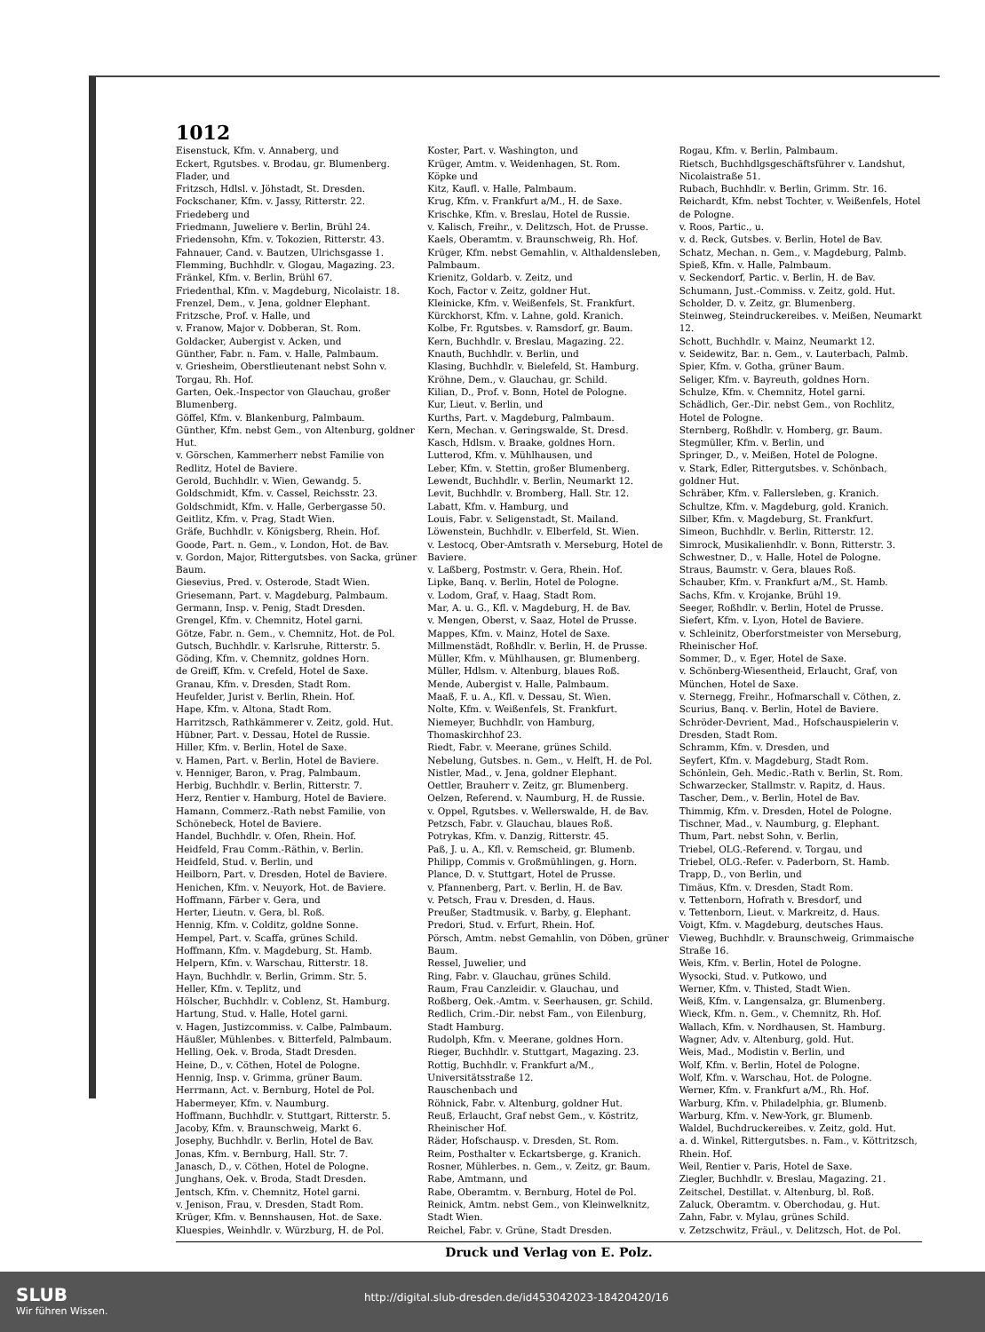1012
Eisenstuck, Kfm. v. Annaberg, und
Eckert, Rgutsbes. v. Brodau, gr. Blumenberg.
Flader, und
Fritzsch, Hdlsl. v. Jöhstadt, St. Dresden.
Fockschaner, Kfm. v. Jassy, Ritterstr. 22.
Friedeberg und
Friedmann, Juweliere v. Berlin, Brühl 24.
Friedensohn, Kfm. v. Tokozien, Ritterstr. 43.
Fahnauer, Cand. v. Bautzen, Ulrichsgasse 1.
Flemming, Buchhdlr. v. Glogau, Magazing. 23.
Fränkel, Kfm. v. Berlin, Brühl 67.
Friedenthal, Kfm. v. Magdeburg, Nicolaistr. 18.
Frenzel, Dem., v. Jena, goldner Elephant.
Fritzsche, Prof. v. Halle, und
v. Franow, Major v. Dobberan, St. Rom.
Goldacker, Aubergist v. Acken, und
Günther, Fabr. n. Fam. v. Halle, Palmbaum.
v. Griesheim, Oberstlieutenant nebst Sohn v. Torgau, Rh. Hof.
Garten, Oek.-Inspector von Glauchau, großer Blumenberg.
Göffel, Kfm. v. Blankenburg, Palmbaum.
Günther, Kfm. nebst Gem., von Altenburg, goldner Hut.
v. Görschen, Kammerherr nebst Familie von Redlitz, Hotel de Baviere.
Gerold, Buchhdlr. v. Wien, Gewandg. 5.
Goldschmidt, Kfm. v. Cassel, Reichsstr. 23.
Goldschmidt, Kfm. v. Halle, Gerbergasse 50.
Geitlitz, Kfm. v. Prag, Stadt Wien.
Gräfe, Buchhdlr. v. Königsberg, Rhein. Hof.
Goode, Part. n. Gem., v. London, Hot. de Bav.
v. Gordon, Major, Rittergutsbes. von Sacka, grüner Baum.
Giesevius, Pred. v. Osterode, Stadt Wien.
Griesemann, Part. v. Magdeburg, Palmbaum.
Germann, Insp. v. Penig, Stadt Dresden.
Grengel, Kfm. v. Chemnitz, Hotel garni.
Götze, Fabr. n. Gem., v. Chemnitz, Hot. de Pol.
Gutsch, Buchhdlr. v. Karlsruhe, Ritterstr. 5.
Göding, Kfm. v. Chemnitz, goldnes Horn.
de Greiff, Kfm. v. Crefeld, Hotel de Saxe.
Granau, Kfm. v. Dresden, Stadt Rom.
Heufelder, Jurist v. Berlin, Rhein. Hof.
Hape, Kfm. v. Altona, Stadt Rom.
Harritzsch, Rathkämmerer v. Zeitz, gold. Hut.
Hübner, Part. v. Dessau, Hotel de Russie.
Hiller, Kfm. v. Berlin, Hotel de Saxe.
v. Hamen, Part. v. Berlin, Hotel de Baviere.
v. Henniger, Baron, v. Prag, Palmbaum.
Herbig, Buchhdlr. v. Berlin, Ritterstr. 7.
Herz, Rentier v. Hamburg, Hotel de Baviere.
Hamann, Commerz.-Rath nebst Familie, von Schönebeck, Hotel de Baviere.
Handel, Buchhdlr. v. Ofen, Rhein. Hof.
Heidfeld, Frau Comm.-Räthin, v. Berlin.
Heidfeld, Stud. v. Berlin, und
Heilborn, Part. v. Dresden, Hotel de Baviere.
Henichen, Kfm. v. Neuyork, Hot. de Baviere.
Hoffmann, Färber v. Gera, und
Herter, Lieutn. v. Gera, bl. Roß.
Hennig, Kfm. v. Colditz, goldne Sonne.
Hempel, Part. v. Scaffa, grünes Schild.
Hoffmann, Kfm. v. Magdeburg, St. Hamb.
Helpern, Kfm. v. Warschau, Ritterstr. 18.
Hayn, Buchhdlr. v. Berlin, Grimm. Str. 5.
Heller, Kfm. v. Teplitz, und
Hölscher, Buchhdlr. v. Coblenz, St. Hamburg.
Hartung, Stud. v. Halle, Hotel garni.
v. Hagen, Justizcommiss. v. Calbe, Palmbaum.
Häußler, Mühlenbes. v. Bitterfeld, Palmbaum.
Helling, Oek. v. Broda, Stadt Dresden.
Heine, D., v. Cöthen, Hotel de Pologne.
Hennig, Insp. v. Grimma, grüner Baum.
Herrmann, Act. v. Bernburg, Hotel de Pol.
Habermeyer, Kfm. v. Naumburg.
Hoffmann, Buchhdlr. v. Stuttgart, Ritterstr. 5.
Jacoby, Kfm. v. Braunschweig, Markt 6.
Josephy, Buchhdlr. v. Berlin, Hotel de Bav.
Jonas, Kfm. v. Bernburg, Hall. Str. 7.
Janasch, D., v. Cöthen, Hotel de Pologne.
Junghans, Oek. v. Broda, Stadt Dresden.
Jentsch, Kfm. v. Chemnitz, Hotel garni.
v. Jenison, Frau, v. Dresden, Stadt Rom.
Krüger, Kfm. v. Bennshausen, Hot. de Saxe.
Kluespies, Weinhdlr. v. Würzburg, H. de Pol.
Koster, Part. v. Washington, und
Krüger, Amtm. v. Weidenhagen, St. Rom.
Köpke und
Kitz, Kaufl. v. Halle, Palmbaum.
Krug, Kfm. v. Frankfurt a/M., H. de Saxe.
Krischke, Kfm. v. Breslau, Hotel de Russie.
v. Kalisch, Freihr., v. Delitzsch, Hot. de Prusse.
Kaels, Oberamtm. v. Braunschweig, Rh. Hof.
Krüger, Kfm. nebst Gemahlin, v. Althaldensleben, Palmbaum.
Krienitz, Goldarb. v. Zeitz, und
Koch, Factor v. Zeitz, goldner Hut.
Kleinicke, Kfm. v. Weißenfels, St. Frankfurt.
Kürckhorst, Kfm. v. Lahne, gold. Kranich.
Kolbe, Fr. Rgutsbes. v. Ramsdorf, gr. Baum.
Kern, Buchhdlr. v. Breslau, Magazing. 22.
Knauth, Buchhdlr. v. Berlin, und
Klasing, Buchhdlr. v. Bielefeld, St. Hamburg.
Kröhne, Dem., v. Glauchau, gr. Schild.
Kilian, D., Prof. v. Bonn, Hotel de Pologne.
Kur, Lieut. v. Berlin, und
Kurths, Part. v. Magdeburg, Palmbaum.
Kern, Mechan. v. Geringswalde, St. Dresd.
Kasch, Hdlsm. v. Braake, goldnes Horn.
Lutterod, Kfm. v. Mühlhausen, und
Leber, Kfm. v. Stettin, großer Blumenberg.
Lewendt, Buchhdlr. v. Berlin, Neumarkt 12.
Levit, Buchhdlr. v. Bromberg, Hall. Str. 12.
Labatt, Kfm. v. Hamburg, und
Louis, Fabr. v. Seligenstadt, St. Mailand.
Löwenstein, Buchhdlr. v. Elberfeld, St. Wien.
v. Lestocq, Ober-Amtsrath v. Merseburg, Hotel de Baviere.
v. Laßberg, Postmstr. v. Gera, Rhein. Hof.
Lipke, Banq. v. Berlin, Hotel de Pologne.
v. Lodom, Graf, v. Haag, Stadt Rom.
Mar, A. u. G., Kfl. v. Magdeburg, H. de Bav.
v. Mengen, Oberst, v. Saaz, Hotel de Prusse.
Mappes, Kfm. v. Mainz, Hotel de Saxe.
Millmenstädt, Roßhdlr. v. Berlin, H. de Prusse.
Müller, Kfm. v. Mühlhausen, gr. Blumenberg.
Müller, Hdlsm. v. Altenburg, blaues Roß.
Mende, Aubergist v. Halle, Palmbaum.
Maaß, F. u. A., Kfl. v. Dessau, St. Wien.
Nolte, Kfm. v. Weißenfels, St. Frankfurt.
Niemeyer, Buchhdlr. von Hamburg, Thomaskirchhof 23.
Riedt, Fabr. v. Meerane, grünes Schild.
Nebelung, Gutsbes. n. Gem., v. Helft, H. de Pol.
Nistler, Mad., v. Jena, goldner Elephant.
Oettler, Brauherr v. Zeitz, gr. Blumenberg.
Oelzen, Referend. v. Naumburg, H. de Russie.
v. Oppel, Rgutsbes. v. Wellerswalde, H. de Bav.
Petzsch, Fabr. v. Glauchau, blaues Roß.
Potrykas, Kfm. v. Danzig, Ritterstr. 45.
Paß, J. u. A., Kfl. v. Remscheid, gr. Blumenb.
Philipp, Commis v. Großmühlingen, g. Horn.
Plance, D. v. Stuttgart, Hotel de Prusse.
v. Pfannenberg, Part. v. Berlin, H. de Bav.
v. Petsch, Frau v. Dresden, d. Haus.
Preußer, Stadtmusik. v. Barby, g. Elephant.
Predori, Stud. v. Erfurt, Rhein. Hof.
Pörsch, Amtm. nebst Gemahlin, von Döben, grüner Baum.
Ressel, Juwelier, und
Ring, Fabr. v. Glauchau, grünes Schild.
Raum, Frau Canzleidir. v. Glauchau, und
Roßberg, Oek.-Amtm. v. Seerhausen, gr. Schild.
Redlich, Crim.-Dir. nebst Fam., von Eilenburg, Stadt Hamburg.
Rudolph, Kfm. v. Meerane, goldnes Horn.
Rieger, Buchhdlr. v. Stuttgart, Magazing. 23.
Rottig, Buchhdlr. v. Frankfurt a/M., Universitätsstraße 12.
Rauschenbach und
Röhnick, Fabr. v. Altenburg, goldner Hut.
Reuß, Erlaucht, Graf nebst Gem., v. Köstritz, Rheinischer Hof.
Räder, Hofschausp. v. Dresden, St. Rom.
Reim, Posthalter v. Eckartsberge, g. Kranich.
Rosner, Mühlerbes. n. Gem., v. Zeitz, gr. Baum.
Rabe, Amtmann, und
Rabe, Oberamtm. v. Bernburg, Hotel de Pol.
Reinick, Amtm. nebst Gem., von Kleinwelknitz, Stadt Wien.
Reichel, Fabr. v. Grüne, Stadt Dresden.
Rogau, Kfm. v. Berlin, Palmbaum.
Rietsch, Buchhdlgsgeschäftsführer v. Landshut, Nicolaistraße 51.
Rubach, Buchhdlr. v. Berlin, Grimm. Str. 16.
Reichardt, Kfm. nebst Tochter, v. Weißenfels, Hotel de Pologne.
v. Roos, Partic., u.
v. d. Reck, Gutsbes. v. Berlin, Hotel de Bav.
Schatz, Mechan. n. Gem., v. Magdeburg, Palmb.
Spieß, Kfm. v. Halle, Palmbaum.
v. Seckendorf, Partic. v. Berlin, H. de Bav.
Schumann, Just.-Commiss. v. Zeitz, gold. Hut.
Scholder, D. v. Zeitz, gr. Blumenberg.
Steinweg, Steindruckereibes. v. Meißen, Neumarkt 12.
Schott, Buchhdlr. v. Mainz, Neumarkt 12.
v. Seidewitz, Bar. n. Gem., v. Lauterbach, Palmb.
Spier, Kfm. v. Gotha, grüner Baum.
Seliger, Kfm. v. Bayreuth, goldnes Horn.
Schulze, Kfm. v. Chemnitz, Hotel garni.
Schädlich, Ger.-Dir. nebst Gem., von Rochlitz, Hotel de Pologne.
Sternberg, Roßhdlr. v. Homberg, gr. Baum.
Stegmüller, Kfm. v. Berlin, und
Springer, D., v. Meißen, Hotel de Pologne.
v. Stark, Edler, Rittergutsbes. v. Schönbach, goldner Hut.
Schräber, Kfm. v. Fallersleben, g. Kranich.
Schultze, Kfm. v. Magdeburg, gold. Kranich.
Silber, Kfm. v. Magdeburg, St. Frankfurt.
Simeon, Buchhdlr. v. Berlin, Ritterstr. 12.
Simrock, Musikalienhdlr. v. Bonn, Ritterstr. 3.
Schwestner, D., v. Halle, Hotel de Pologne.
Straus, Baumstr. v. Gera, blaues Roß.
Schauber, Kfm. v. Frankfurt a/M., St. Hamb.
Sachs, Kfm. v. Krojanke, Brühl 19.
Seeger, Roßhdlr. v. Berlin, Hotel de Prusse.
Siefert, Kfm. v. Lyon, Hotel de Baviere.
v. Schleinitz, Oberforstmeister von Merseburg, Rheinischer Hof.
Sommer, D., v. Eger, Hotel de Saxe.
v. Schönberg-Wiesentheid, Erlaucht, Graf, von München, Hotel de Saxe.
v. Sternegg, Freihr., Hofmarschall v. Cöthen, z.
Scurius, Banq. v. Berlin, Hotel de Baviere.
Schröder-Devrient, Mad., Hofschauspielerin v. Dresden, Stadt Rom.
Schramm, Kfm. v. Dresden, und
Seyfert, Kfm. v. Magdeburg, Stadt Rom.
Schönlein, Geh. Medic.-Rath v. Berlin, St. Rom.
Schwarzecker, Stallmstr. v. Rapitz, d. Haus.
Tascher, Dem., v. Berlin, Hotel de Bav.
Thimmig, Kfm. v. Dresden, Hotel de Pologne.
Tischner, Mad., v. Naumburg, g. Elephant.
Thum, Part. nebst Sohn, v. Berlin,
Triebel, OLG.-Referend. v. Torgau, und
Triebel, OLG.-Refer. v. Paderborn, St. Hamb.
Trapp, D., von Berlin, und
Timäus, Kfm. v. Dresden, Stadt Rom.
v. Tettenborn, Hofrath v. Bresdorf, und
v. Tettenborn, Lieut. v. Markreitz, d. Haus.
Voigt, Kfm. v. Magdeburg, deutsches Haus.
Vieweg, Buchhdlr. v. Braunschweig, Grimmaische Straße 16.
Weis, Kfm. v. Berlin, Hotel de Pologne.
Wysocki, Stud. v. Putkowo, und
Werner, Kfm. v. Thisted, Stadt Wien.
Weiß, Kfm. v. Langensalza, gr. Blumenberg.
Wieck, Kfm. n. Gem., v. Chemnitz, Rh. Hof.
Wallach, Kfm. v. Nordhausen, St. Hamburg.
Wagner, Adv. v. Altenburg, gold. Hut.
Weis, Mad., Modistin v. Berlin, und
Wolf, Kfm. v. Berlin, Hotel de Pologne.
Wolf, Kfm. v. Warschau, Hot. de Pologne.
Werner, Kfm. v. Frankfurt a/M., Rh. Hof.
Warburg, Kfm. v. Philadelphia, gr. Blumenb.
Warburg, Kfm. v. New-York, gr. Blumenb.
Waldel, Buchdruckereibes. v. Zeitz, gold. Hut.
a. d. Winkel, Rittergutsbes. n. Fam., v. Köttritzsch, Rhein. Hof.
Weil, Rentier v. Paris, Hotel de Saxe.
Ziegler, Buchhdlr. v. Breslau, Magazing. 21.
Zeitschel, Destillat. v. Altenburg, bl. Roß.
Zaluck, Oberamtm. v. Oberchodau, g. Hut.
Zahn, Fabr. v. Mylau, grünes Schild.
v. Zetzschwitz, Fräul., v. Delitzsch, Hot. de Pol.
Druck und Verlag von E. Polz.
SLUB
Wir führen Wissen.
http://digital.slub-dresden.de/id453042023-18420420/16